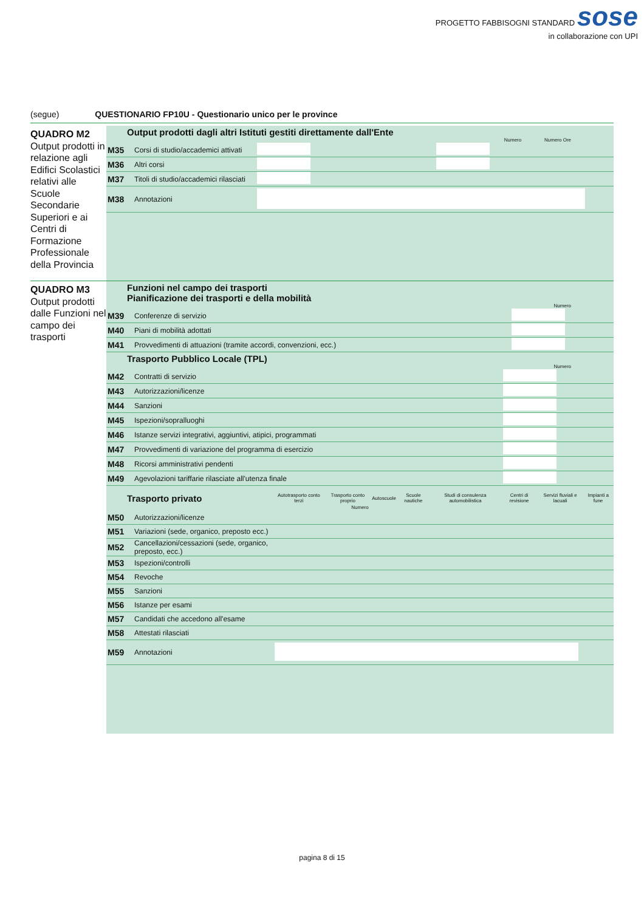PROGETTO FABBISOGNI STANDARD sose
in collaborazione con UPI
(segue) QUESTIONARIO FP10U - Questionario unico per le province
QUADRO M2
Output prodotti in relazione agli Edifici Scolastici relativi alle Scuole Secondarie Superiori e ai Centri di Formazione Professionale della Provincia
Output prodotti dagli altri Istituti gestiti direttamente dall'Ente
Numero Numero Ore
| M35 | Corsi di studio/accademici attivati | | |
| M36 | Altri corsi | | |
| M37 | Titoli di studio/accademici rilasciati | | |
| M38 | Annotazioni | | |
QUADRO M3
Output prodotti dalle Funzioni nel campo dei trasporti
Funzioni nel campo dei trasporti
Pianificazione dei trasporti e della mobilità
Numero
| M39 | Conferenze di servizio | |
| M40 | Piani di mobilità adottati | |
| M41 | Provvedimenti di attuazioni (tramite accordi, convenzioni, ecc.) | |
Trasporto Pubblico Locale (TPL)
Numero
| M42 | Contratti di servizio | |
| M43 | Autorizzazioni/licenze | |
| M44 | Sanzioni | |
| M45 | Ispezioni/sopralluoghi | |
| M46 | Istanze servizi integrativi, aggiuntivi, atipici, programmati | |
| M47 | Provvedimenti di variazione del programma di esercizio | |
| M48 | Ricorsi amministrativi pendenti | |
| M49 | Agevolazioni tariffarie rilasciate all'utenza finale | |
| Trasporto privato | | Autotrasporto conto terzi | Trasporto conto proprio | Autoscuole | Scuole nautiche | Studi di consulenza automobilistica | Centri di revisione | Servizi fluviali e lacuali | Impianti a fune |
| --- | --- | --- | --- | --- | --- | --- | --- | --- | --- |
| Numero | | | | | | | | | |
| M50 | Autorizzazioni/licenze | | | | | | | | |
| M51 | Variazioni (sede, organico, preposto ecc.) | | | | | | | | |
| M52 | Cancellazioni/cessazioni (sede, organico, preposto, ecc.) | | | | | | | | |
| M53 | Ispezioni/controlli | | | | | | | | |
| M54 | Revoche | | | | | | | | |
| M55 | Sanzioni | | | | | | | | |
| M56 | Istanze per esami | | | | | | | | |
| M57 | Candidati che accedono all'esame | | | | | | | | |
| M58 | Attestati rilasciati | | | | | | | | |
| M59 | Annotazioni | | | | | | | | |
pagina 8 di 15